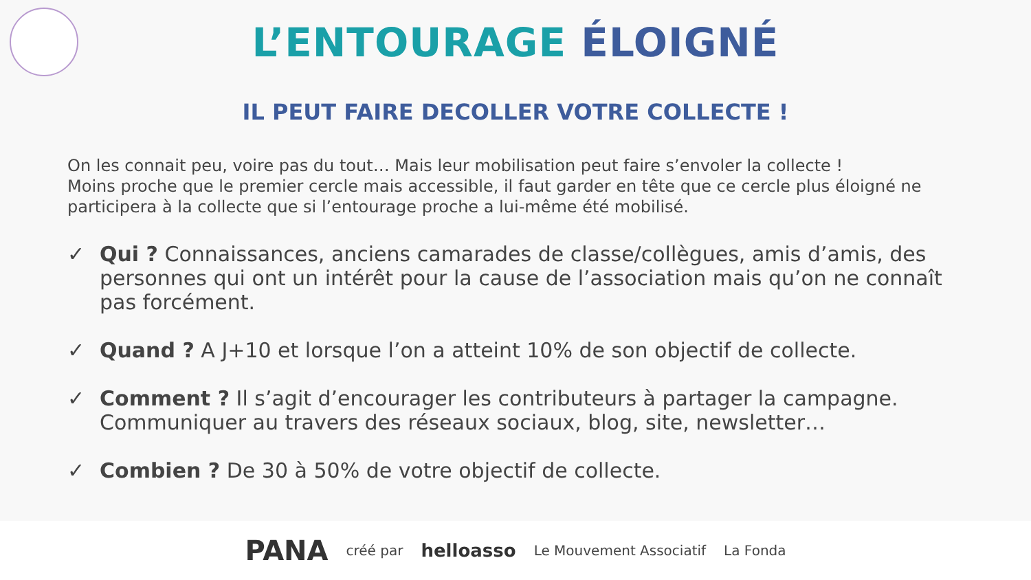L’ENTOURAGE ÉLOIGNÉ
IL PEUT FAIRE DECOLLER VOTRE COLLECTE !
On les connait peu, voire pas du tout… Mais leur mobilisation peut faire s’envoler la collecte !
Moins proche que le premier cercle mais accessible, il faut garder en tête que ce cercle plus éloigné ne participera à la collecte que si l’entourage proche a lui-même été mobilisé.
✓ Qui ? Connaissances, anciens camarades de classe/collègues, amis d’amis, des personnes qui ont un intérêt pour la cause de l’association mais qu’on ne connaît pas forcément.
✓ Quand ? A J+10 et lorsque l’on a atteint 10% de son objectif de collecte.
✓ Comment ? Il s’agit d’encourager les contributeurs à partager la campagne. Communiquer au travers des réseaux sociaux, blog, site, newsletter…
✓ Combien ? De 30 à 50% de votre objectif de collecte.
PANA créé par helloasso Le Mouvement Associatif La Fonda